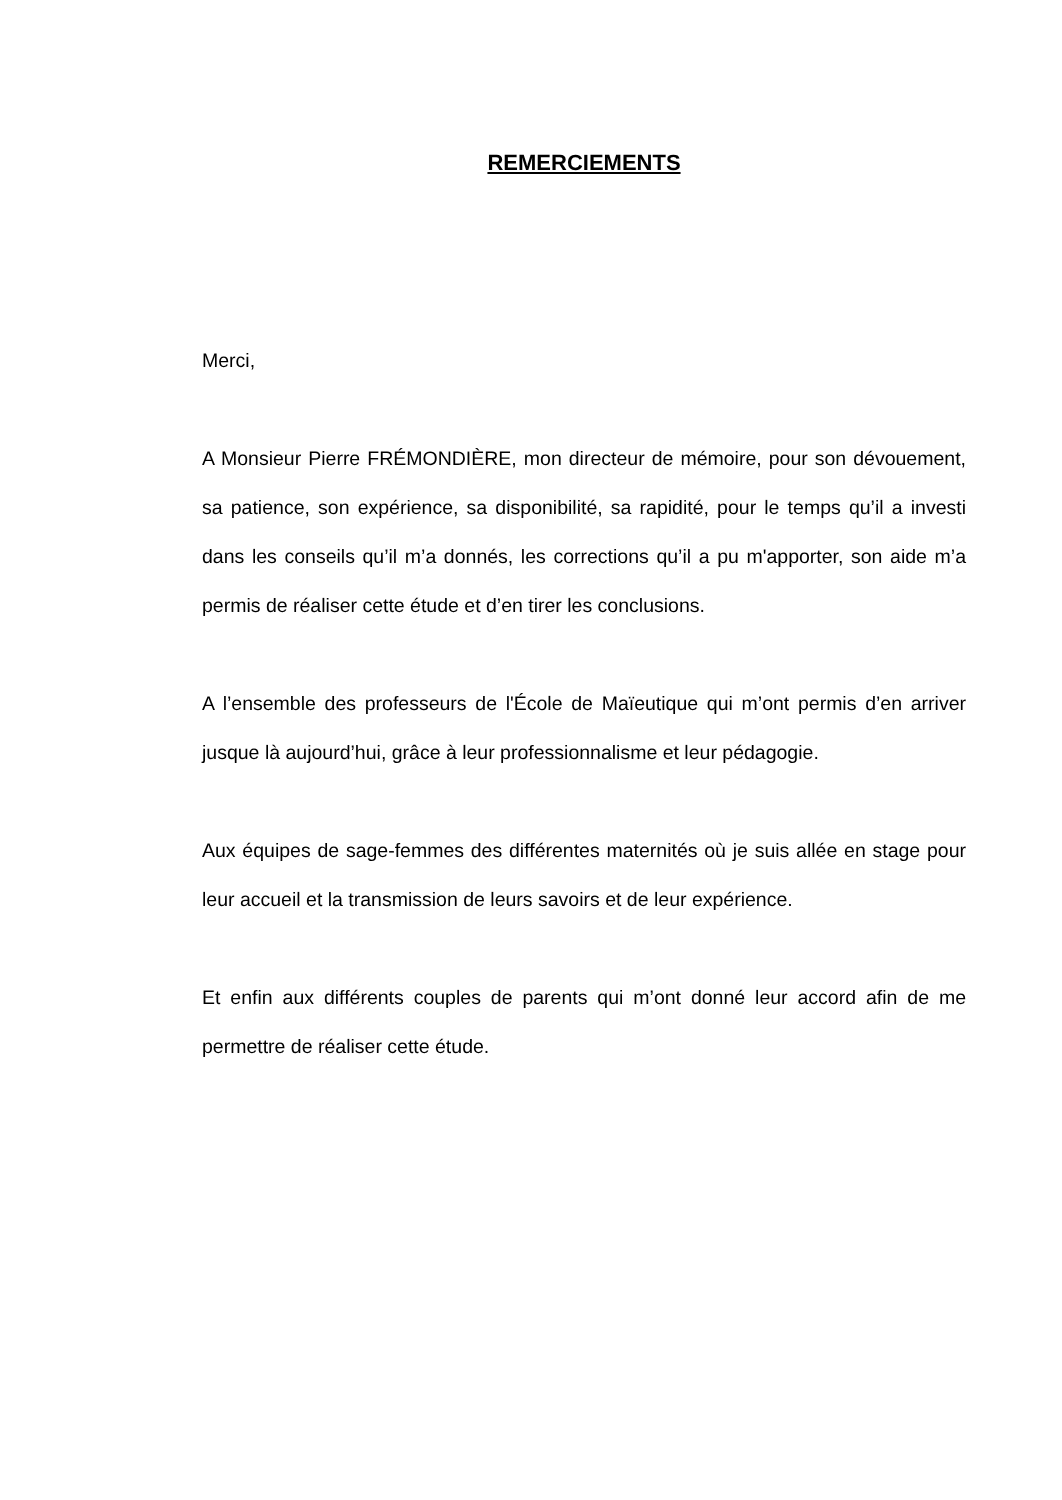REMERCIEMENTS
Merci,
A Monsieur Pierre FRÉMONDIÈRE, mon directeur de mémoire, pour son dévouement, sa patience, son expérience, sa disponibilité, sa rapidité, pour le temps qu’il a investi dans les conseils qu’il m’a donnés, les corrections qu’il a pu m'apporter, son aide m’a permis de réaliser cette étude et d’en tirer les conclusions.
A l’ensemble des professeurs de l'École de Maïeutique qui m’ont permis d’en arriver jusque là aujourd’hui, grâce à leur professionnalisme et leur pédagogie.
Aux équipes de sage-femmes des différentes maternités où je suis allée en stage pour leur accueil et la transmission de leurs savoirs et de leur expérience.
Et enfin aux différents couples de parents qui m’ont donné leur accord afin de me permettre de réaliser cette étude.